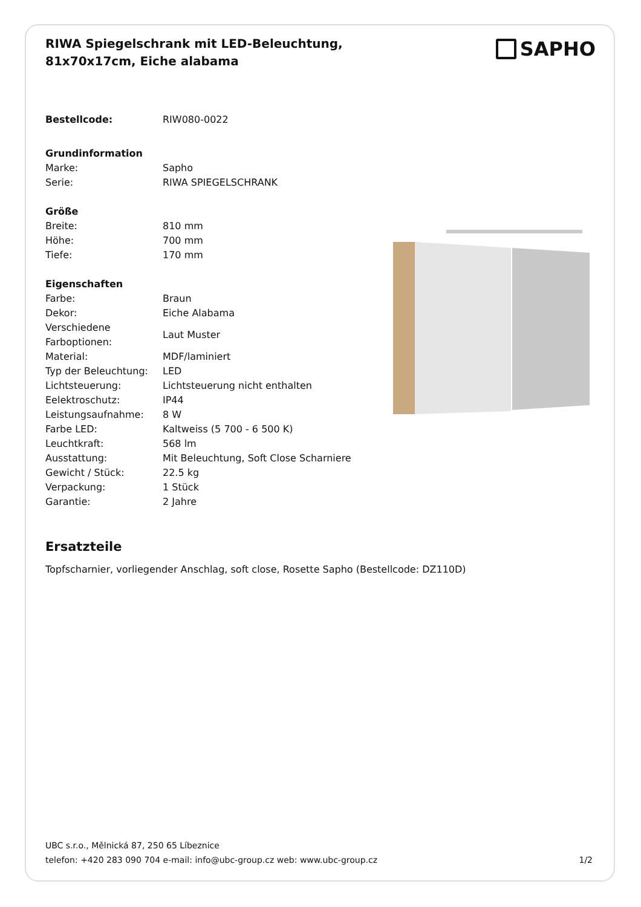RIWA Spiegelschrank mit LED-Beleuchtung, 81x70x17cm, Eiche alabama
SAPHO
| Bestellcode: | RIW080-0022 |
| Grundinformation | |
| Marke: | Sapho |
| Serie: | RIWA SPIEGELSCHRANK |
| Größe | |
| Breite: | 810 mm |
| Höhe: | 700 mm |
| Tiefe: | 170 mm |
| Eigenschaften | |
| Farbe: | Braun |
| Dekor: | Eiche Alabama |
| Verschiedene Farboptionen: | Laut Muster |
| Material: | MDF/laminiert |
| Typ der Beleuchtung: | LED |
| Lichtsteuerung: | Lichtsteuerung nicht enthalten |
| Eelektroschutz: | IP44 |
| Leistungsaufnahme: | 8 W |
| Farbe LED: | Kaltweiss (5 700 - 6 500 K) |
| Leuchtkraft: | 568 lm |
| Ausstattung: | Mit Beleuchtung, Soft Close Scharniere |
| Gewicht / Stück: | 22.5 kg |
| Verpackung: | 1 Stück |
| Garantie: | 2 Jahre |
Ersatzteile
Topfscharnier, vorliegender Anschlag, soft close, Rosette Sapho (Bestellcode: DZ110D)
UBC s.r.o., Mělnická 87, 250 65 Líbeznice
telefon: +420 283 090 704 e-mail: info@ubc-group.cz web: www.ubc-group.cz 1/2